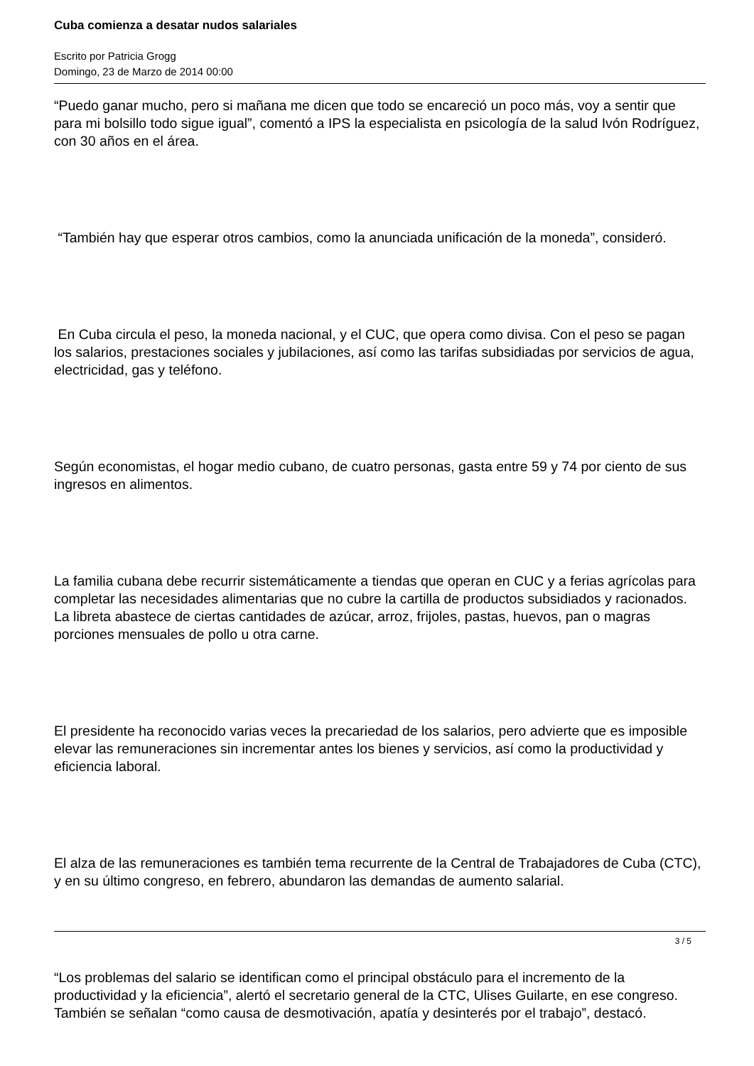Cuba comienza a desatar nudos salariales
Escrito por Patricia Grogg
Domingo, 23 de Marzo de 2014 00:00
“Puedo ganar mucho, pero si mañana me dicen que todo se encareció un poco más, voy a sentir que para mi bolsillo todo sigue igual”, comentó a IPS la especialista en psicología de la salud Ivón Rodríguez, con 30 años en el área.
“También hay que esperar otros cambios, como la anunciada unificación de la moneda”, consideró.
En Cuba circula el peso, la moneda nacional, y el CUC, que opera como divisa. Con el peso se pagan los salarios, prestaciones sociales y jubilaciones, así como las tarifas subsidiadas por servicios de agua, electricidad, gas y teléfono.
Según economistas, el hogar medio cubano, de cuatro personas, gasta entre 59 y 74 por ciento de sus ingresos en alimentos.
La familia cubana debe recurrir sistemáticamente a tiendas que operan en CUC y a ferias agrícolas para completar las necesidades alimentarias que no cubre la cartilla de productos subsidiados y racionados. La libreta abastece de ciertas cantidades de azúcar, arroz, frijoles, pastas, huevos, pan o magras porciones mensuales de pollo u otra carne.
El presidente ha reconocido varias veces la precariedad de los salarios, pero advierte que es imposible elevar las remuneraciones sin incrementar antes los bienes y servicios, así como la productividad y eficiencia laboral.
El alza de las remuneraciones es también tema recurrente de la Central de Trabajadores de Cuba (CTC), y en su último congreso, en febrero, abundaron las demandas de aumento salarial.
“Los problemas del salario se identifican como el principal obstáculo para el incremento de la productividad y la eficiencia”, alertó el secretario general de la CTC, Ulises Guilarte, en ese congreso. También se señalan “como causa de desmotivación, apatía y desinterés por el trabajo”, destacó.
3 / 5